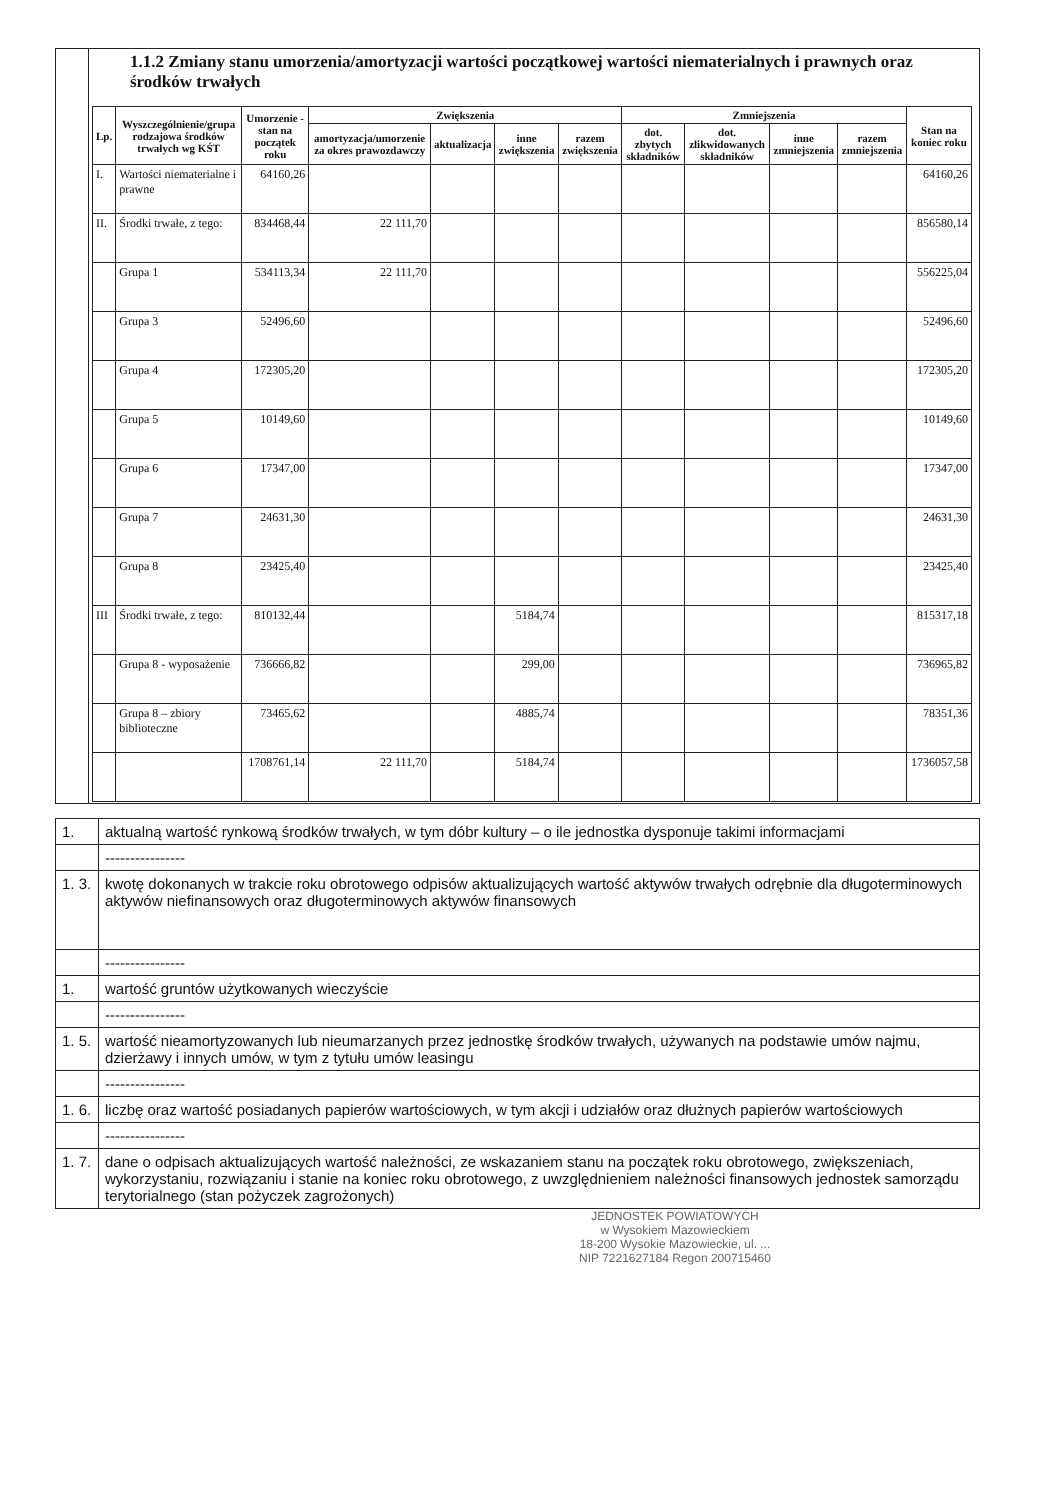| | 1.1.2 Zmiany stanu umorzenia/amortyzacji wartości początkowej wartości niematerialnych i prawnych oraz środków trwałych / Lp. / Wyszczególnienie/grupa rodzajowa środków trwałych wg KŚT / Umorzenie - stan na początek roku / Zwiększenia / / / / Zmniejszenia / / / / Stan na koniec roku / / --- / --- / --- / --- / --- / --- / --- / --- / --- / --- / --- / --- / / / / / amortyzacja/umorzenie za okres prawozdawczy / aktualizacja / inne zwiększenia / razem zwiększenia / dot. zbytych składników / dot. zlikwidowanych składników / inne zmniejszenia / razem zmniejszenia / / / I. / Wartości niematerialne i prawne / 64160,26 / / / / / / / / / 64160,26 / / II. / Środki trwałe, z tego: / 834468,44 / 22 111,70 / / / / / / / / 856580,14 / / / Grupa 1 / 534113,34 / 22 111,70 / / / / / / / / 556225,04 / / / Grupa 3 / 52496,60 / / / / / / / / / 52496,60 / / / Grupa 4 / 172305,20 / / / / / / / / / 172305,20 / / / Grupa 5 / 10149,60 / / / / / / / / / 10149,60 / / / Grupa 6 / 17347,00 / / / / / / / / / 17347,00 / / / Grupa 7 / 24631,30 / / / / / / / / / 24631,30 / / / Grupa 8 / 23425,40 / / / / / / / / / 23425,40 / / III / Środki trwałe, z tego: / 810132,44 / / / 5184,74 / / / / / / 815317,18 / / / Grupa 8 - wyposażenie / 736666,82 / / / 299,00 / / / / / / 736965,82 / / / Grupa 8 – zbiory biblioteczne / 73465,62 / / / 4885,74 / / / / / / 78351,36 / / / / 1708761,14 / 22 111,70 / / 5184,74 / / / / / / 1736057,58 / |
| 1. | aktualną wartość rynkową środków trwałych, w tym dóbr kultury – o ile jednostka dysponuje takimi informacjami |
| | ---------------- |
| 1. 3. | kwotę dokonanych w trakcie roku obrotowego odpisów aktualizujących wartość aktywów trwałych odrębnie dla długoterminowych aktywów niefinansowych oraz długoterminowych aktywów finansowych |
| | ---------------- |
| 1. | wartość gruntów użytkowanych wieczyście |
| | ---------------- |
| 1. 5. | wartość nieamortyzowanych lub nieumarzanych przez jednostkę środków trwałych, używanych na podstawie umów najmu, dzierżawy i innych umów, w tym z tytułu umów leasingu |
| | ---------------- |
| 1. 6. | liczbę oraz wartość posiadanych papierów wartościowych, w tym akcji i udziałów oraz dłużnych papierów wartościowych |
| | ---------------- |
| 1. 7. | dane o odpisach aktualizujących wartość należności, ze wskazaniem stanu na początek roku obrotowego, zwiększeniach, wykorzystaniu, rozwiązaniu i stanie na koniec roku obrotowego, z uwzględnieniem należności finansowych jednostek samorządu terytorialnego (stan pożyczek zagrożonych) |
JEDNOSTEK POWIATOWYCH
w Wysokiem Mazowieckiem
18-200 Wysokie Mazowieckie, ul. ...
NIP 7221627184 Regon 200715460